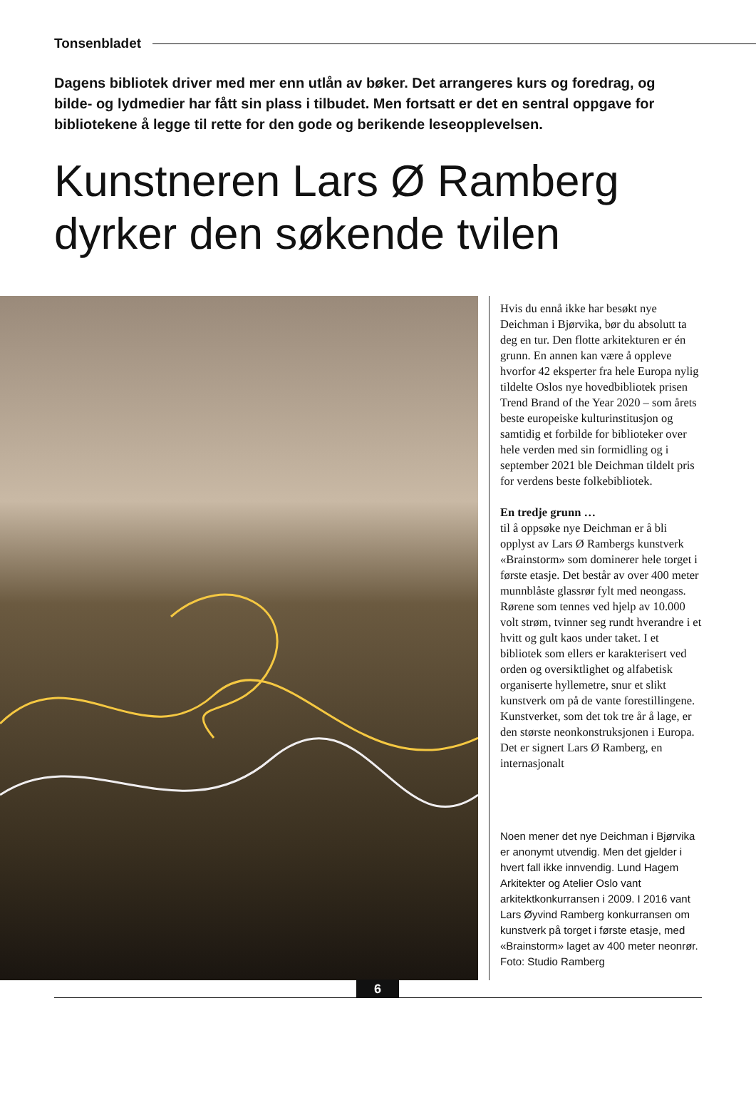Tonsenbladet
Dagens bibliotek driver med mer enn utlån av bøker. Det arrangeres kurs og foredrag, og bilde- og lydmedier har fått sin plass i tilbudet. Men fortsatt er det en sentral oppgave for bibliotekene å legge til rette for den gode og berikende leseopplevelsen.
Kunstneren Lars Ø Ramberg
dyrker den søkende tvilen
Hvis du ennå ikke har besøkt nye Deichman i Bjørvika, bør du absolutt ta deg en tur. Den flotte arkitekturen er én grunn. En annen kan være å oppleve hvorfor 42 eksperter fra hele Europa nylig tildelte Oslos nye hovedbibliotek prisen Trend Brand of the Year 2020 – som årets beste europeiske kultur­institusjon og samtidig et forbilde for biblioteker over hele verden med sin formidling og i september 2021 ble Deichman tildelt pris for verdens beste folkebibliotek.
En tredje grunn …
til å oppsøke nye Deichman er å bli opplyst av Lars Ø Rambergs kunstverk «Brainstorm» som dominerer hele torget i første etasje. Det består av over 400 meter munnblåste glassrør fylt med neongass. Rørene som tennes ved hjelp av 10.000 volt strøm, tvinner seg rundt hverandre i et hvitt og gult kaos under taket. I et bibliotek som ellers er karak­terisert ved orden og oversiktlighet og alfabetisk organiserte hyllemetre, snur et slikt kunstverk om på de vante forestillingene. Kunstverket, som det tok tre år å lage, er den største neon­konstruksjonen i Europa. Det er signert Lars Ø Ramberg, en internasjonalt
Noen mener det nye Deichman i Bjørvika er anonymt utvendig. Men det gjelder i hvert fall ikke innvendig. Lund Hagem Arkitekter og Atelier Oslo vant arkitektkonkurransen i 2009. I 2016 vant Lars Øyvind Ramberg konkurransen om kunstverk på torget i første etasje, med «Brainstorm» laget av 400 meter neonrør. Foto: Studio Ramberg
6